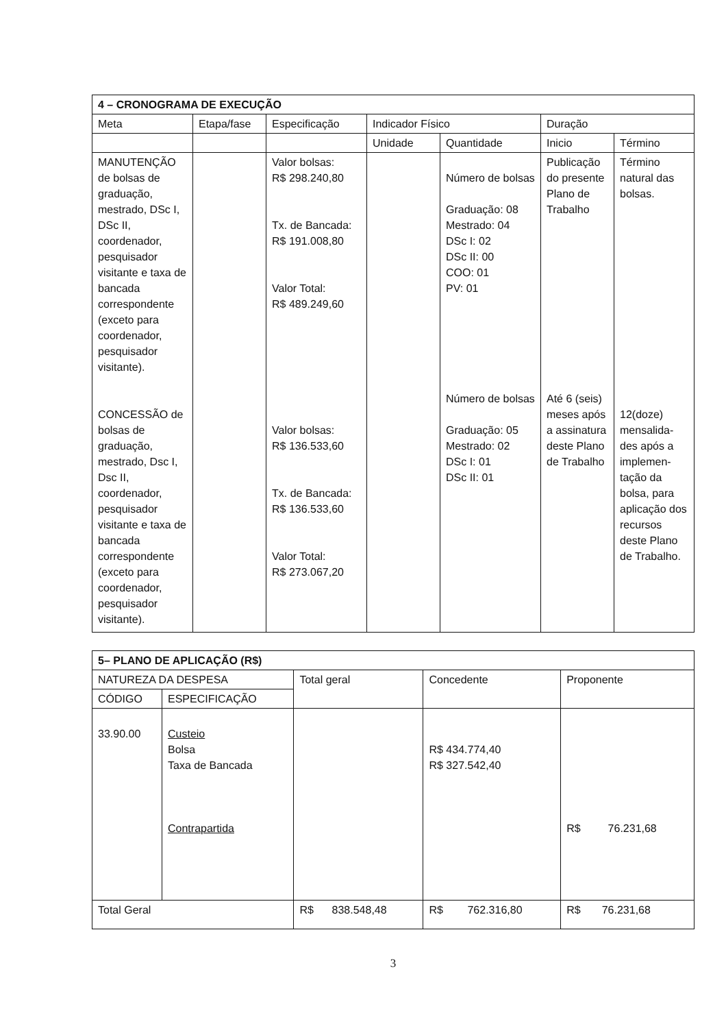| 4 – CRONOGRAMA DE EXECUÇÃO | | | | | | |
| --- | --- | --- | --- | --- | --- | --- |
| Meta | Etapa/fase | Especificação | Indicador Físico | | Duração | |
| | | | Unidade | Quantidade | Inicio | Término |
| MANUTENÇÃO de bolsas de graduação, mestrado, DSc I, DSc II, coordenador, pesquisador visitante e taxa de bancada correspondente (exceto para coordenador, pesquisador visitante). CONCESSÃO de bolsas de graduação, mestrado, Dsc I, Dsc II, coordenador, pesquisador visitante e taxa de bancada correspondente (exceto para coordenador, pesquisador visitante). | | Valor bolsas: R$ 298.240,80 Tx. de Bancada: R$ 191.008,80 Valor Total: R$ 489.249,60 Valor bolsas: R$ 136.533,60 Tx. de Bancada: R$ 136.533,60 Valor Total: R$ 273.067,20 | | Número de bolsas Graduação: 08 Mestrado: 04 DSc I: 02 DSc II: 00 COO: 01 PV: 01 Número de bolsas Graduação: 05 Mestrado: 02 DSc I: 01 DSc II: 01 | Publicação do presente Plano de Trabalho Até 6 (seis) meses após a assinatura deste Plano de Trabalho | Término natural das bolsas. 12(doze) mensalida-des após a implemen-tação da bolsa, para aplicação dos recursos deste Plano de Trabalho. |
| 5– PLANO DE APLICAÇÃO (R$) | | | | |
| --- | --- | --- | --- | --- |
| NATUREZA DA DESPESA | | Total geral | Concedente | Proponente |
| CÓDIGO | ESPECIFICAÇÃO | | | |
| 33.90.00 | Custeio Bolsa Taxa de Bancada Contrapartida | | R$ 434.774,40 R$ 327.542,40 | R$ 76.231,68 |
| Total Geral | | R$ 838.548,48 | R$ 762.316,80 | R$ 76.231,68 |
3